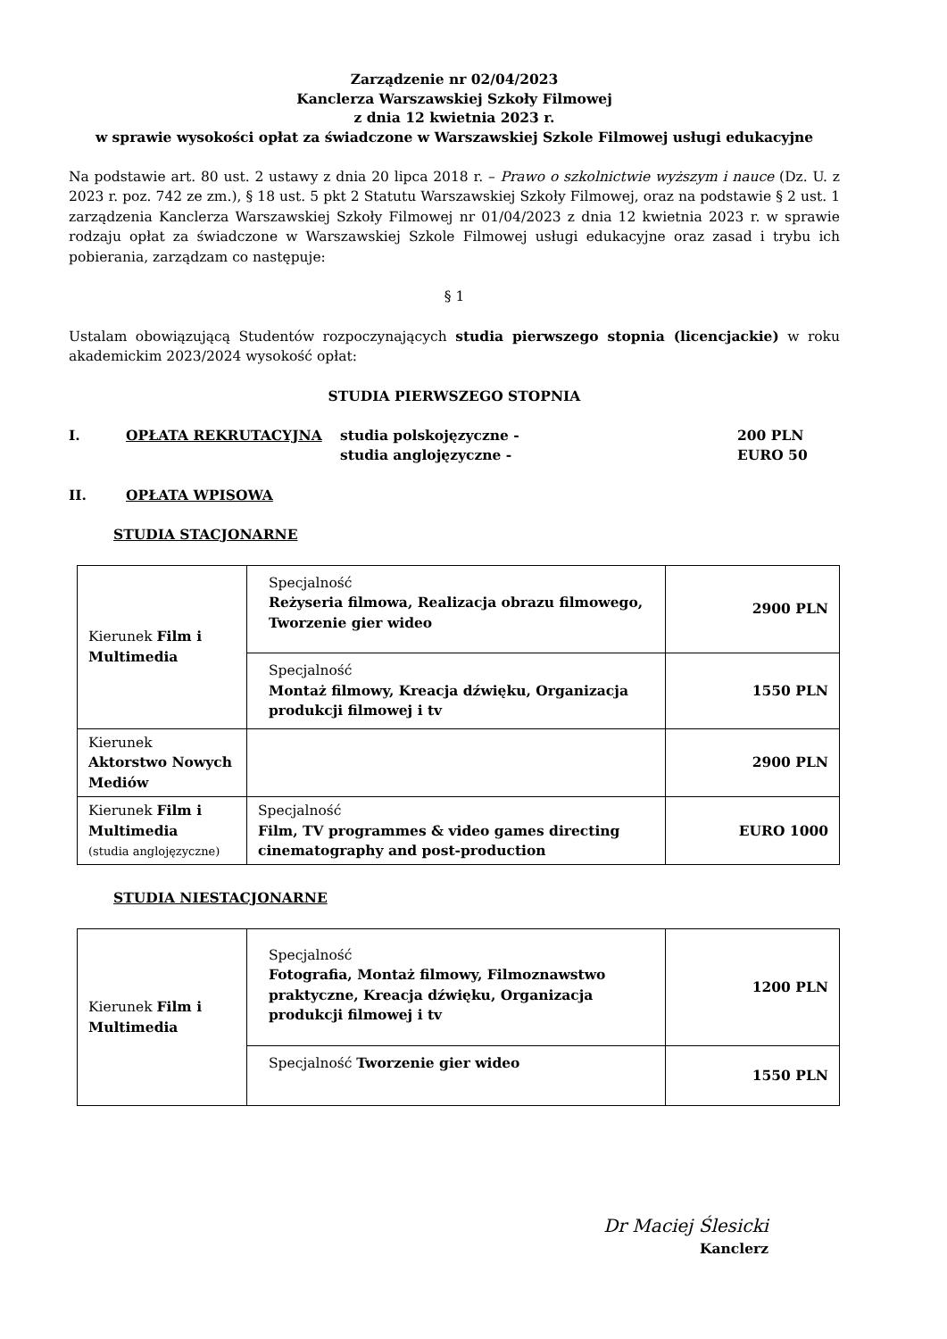Zarządzenie nr 02/04/2023
Kanclerza Warszawskiej Szkoły Filmowej
z dnia 12 kwietnia 2023 r.
w sprawie wysokości opłat za świadczone w Warszawskiej Szkole Filmowej usługi edukacyjne
Na podstawie art. 80 ust. 2 ustawy z dnia 20 lipca 2018 r. – Prawo o szkolnictwie wyższym i nauce (Dz. U. z 2023 r. poz. 742 ze zm.), § 18 ust. 5 pkt 2 Statutu Warszawskiej Szkoły Filmowej, oraz na podstawie § 2 ust. 1 zarządzenia Kanclerza Warszawskiej Szkoły Filmowej nr 01/04/2023 z dnia 12 kwietnia 2023 r. w sprawie rodzaju opłat za świadczone w Warszawskiej Szkole Filmowej usługi edukacyjne oraz zasad i trybu ich pobierania, zarządzam co następuje:
§ 1
Ustalam obowiązującą Studentów rozpoczynających studia pierwszego stopnia (licencjackie) w roku akademickim 2023/2024 wysokość opłat:
STUDIA PIERWSZEGO STOPNIA
I. OPŁATA REKRUTACYJNA studia polskojęzyczne -
studia anglojęzyczne -
200 PLN
EURO 50
II. OPŁATA WPISOWA
STUDIA STACJONARNE
| Kierunek Film i Multimedia | Specjalność Reżyseria filmowa, Realizacja obrazu filmowego, Tworzenie gier wideo | 2900 PLN |
| | Specjalność Montaż filmowy, Kreacja dźwięku, Organizacja produkcji filmowej i tv | 1550 PLN |
| Kierunek Aktorstwo Nowych Mediów | | 2900 PLN |
| Kierunek Film i Multimedia (studia anglojęzyczne) | Specjalność Film, TV programmes & video games directing cinematography and post-production | EURO 1000 |
STUDIA NIESTACJONARNE
| Kierunek Film i Multimedia | Specjalność Fotografia, Montaż filmowy, Filmoznawstwo praktyczne, Kreacja dźwięku, Organizacja produkcji filmowej i tv | 1200 PLN |
| | Specjalność Tworzenie gier wideo | 1550 PLN |
Dr Maciej Ślesicki
Kanclerz